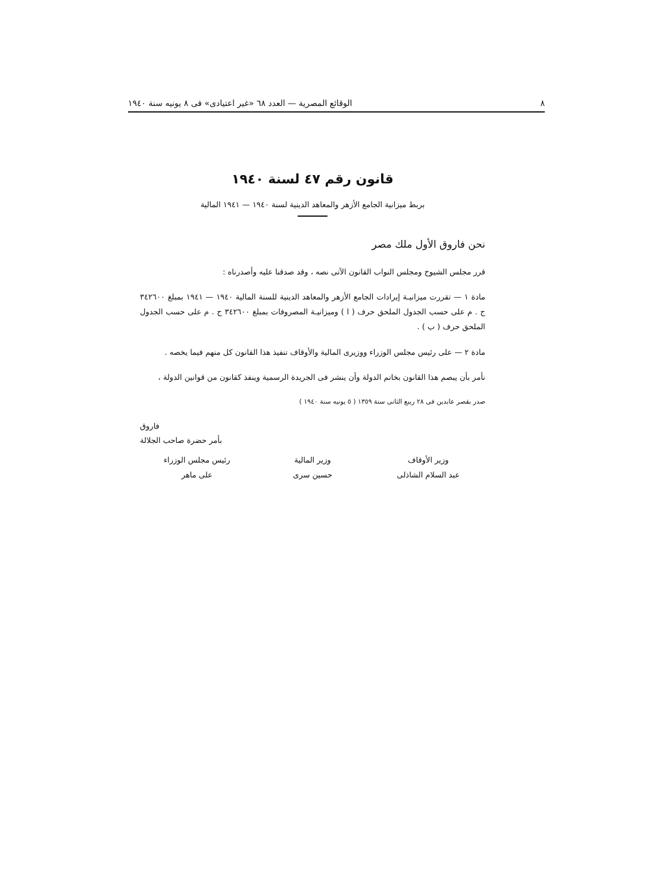٨ الوقائع المصرية — العدد ٦٨ «غير اعتيادى» فى ٨ يونيه سنة ١٩٤٠
قانون رقم ٤٧ لسنة ١٩٤٠
بربط ميزانية الجامع الأزهر والمعاهد الدينية لسنة ١٩٤٠ — ١٩٤١ المالية
نحن فاروق الأول ملك مصر
قرر مجلس الشيوخ ومجلس النواب القانون الآتى نصه ، وقد صدقنا عليه وأصدرناه :
مادة ١ — تقررت ميزانيـة إيرادات الجامع الأزهر والمعاهد الدينية للسنة المالية ١٩٤٠ — ١٩٤١ بمبلغ ٣٤٢٦٠٠ ج . م على حسب الجدول الملحق حرف ( ا ) وميزانيـة المصروفات بمبلغ ٣٤٢٦٠٠ ج . م على حسب الجدول الملحق حرف ( ب ) .
مادة ٢ — على رئيس مجلس الوزراء ووزيرى المالية والأوقاف تنفيذ هذا القانون كل منهم فيما يخصه .
نأمر بأن يبصم هذا القانون بخاتم الدولة وأن ينشر فى الجريدة الرسمية وينفذ كقانون من قوانين الدولة ،
صدر بقصر عابدين فى ٢٨ ربيع الثانى سنة ١٣٥٩ ( ٥ يونيه سنة ١٩٤٠ )
فاروق
بأمر حضرة صاحب الجلالة
وزير الأوقاف
عبد السلام الشاذلى
وزير المالية
حسين سرى
رئيس مجلس الوزراء
على ماهر